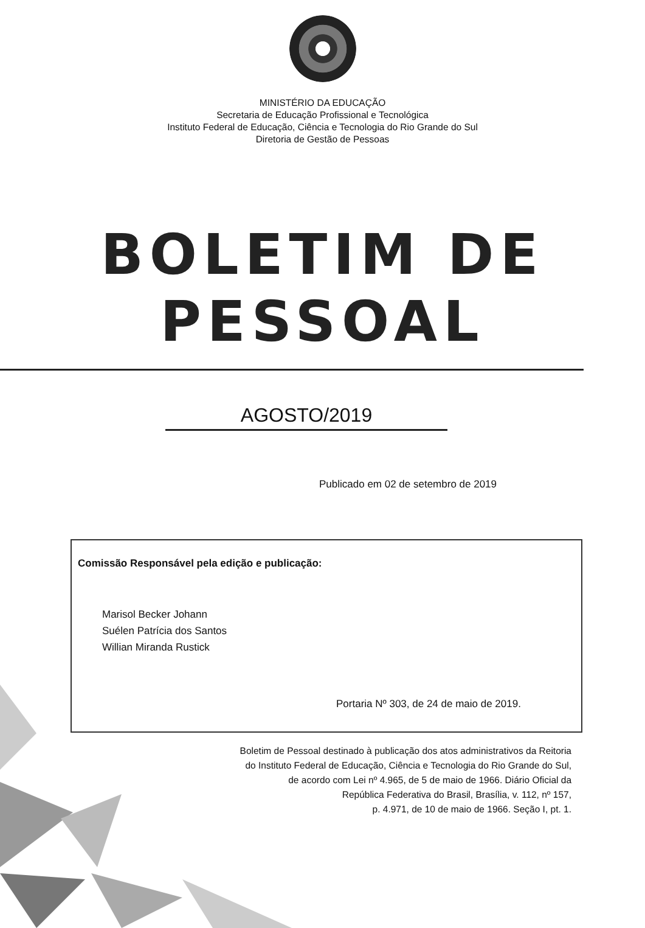MINISTÉRIO DA EDUCAÇÃO
Secretaria de Educação Profissional e Tecnológica
Instituto Federal de Educação, Ciência e Tecnologia do Rio Grande do Sul
Diretoria de Gestão de Pessoas
BOLETIM DE PESSOAL
AGOSTO/2019
Publicado em 02 de setembro de 2019
Comissão Responsável pela edição e publicação:
Marisol Becker Johann
Suélen Patrícia dos Santos
Willian Miranda Rustick
Portaria Nº 303, de 24 de maio de 2019.
Boletim de Pessoal destinado à publicação dos atos administrativos da Reitoria
do Instituto Federal de Educação, Ciência e Tecnologia do Rio Grande do Sul,
de acordo com Lei nº 4.965, de 5 de maio de 1966. Diário Oficial da
República Federativa do Brasil, Brasília, v. 112, nº 157,
p. 4.971, de 10 de maio de 1966. Seção I, pt. 1.